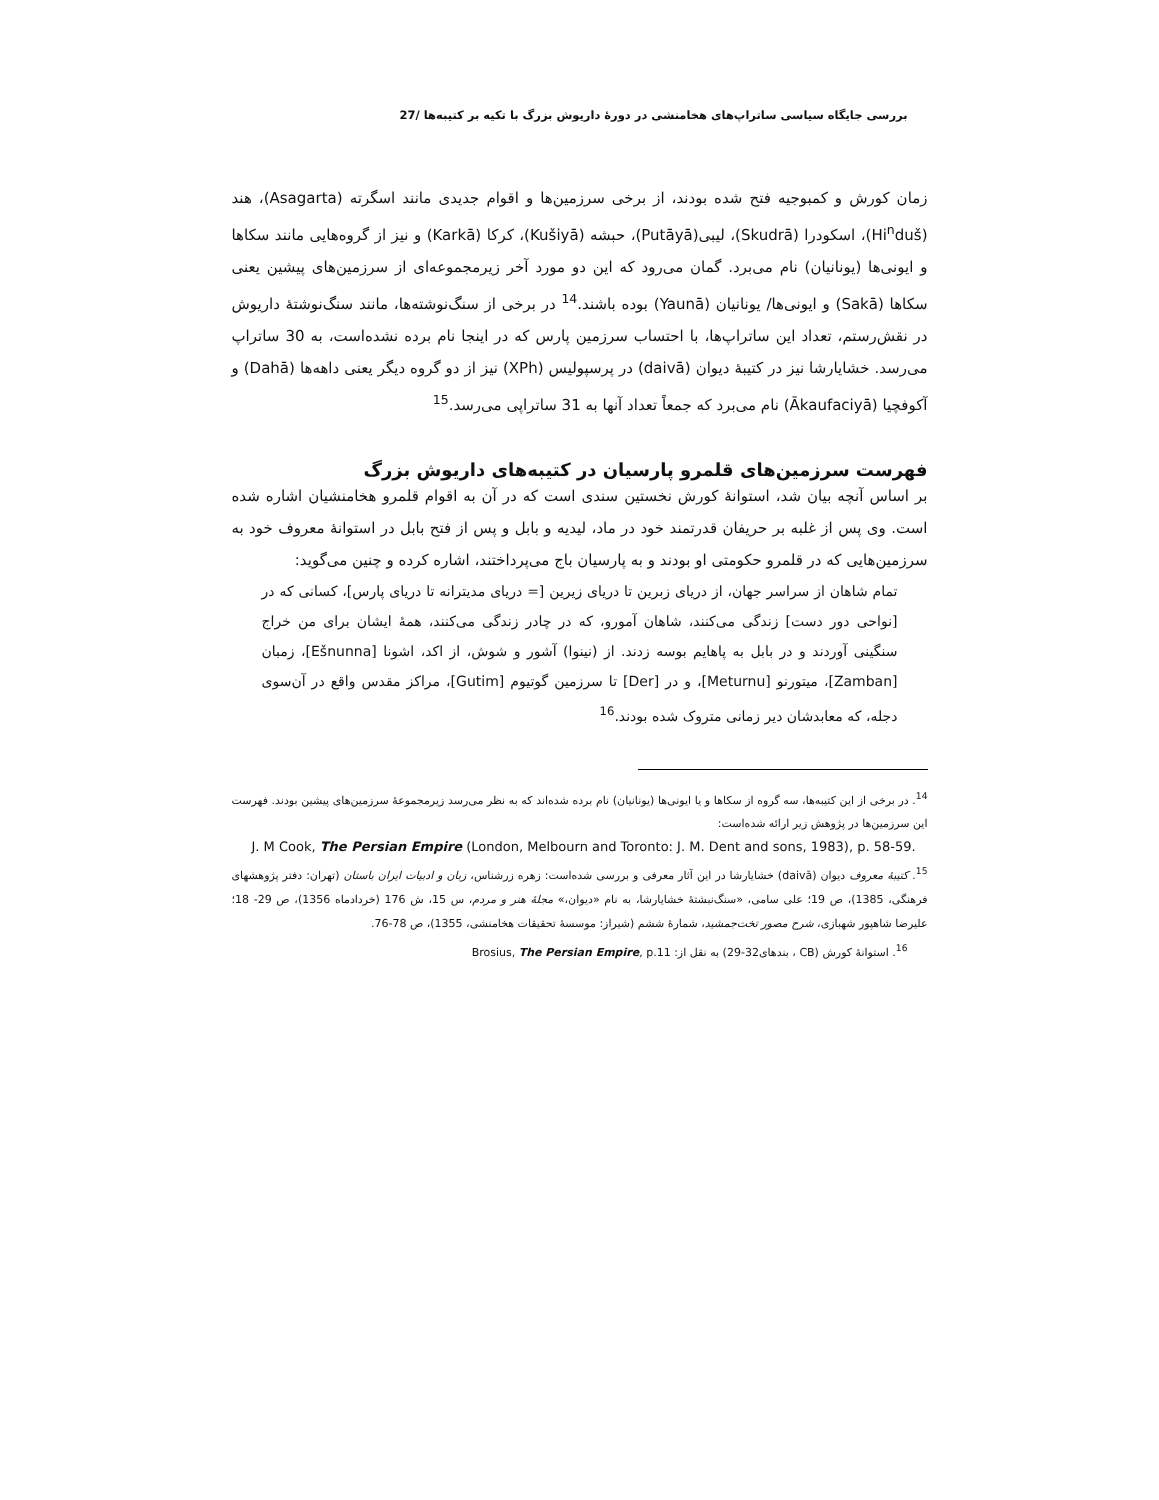بررسی جایگاه سیاسی ساتراپ‌های هخامنشی در دورهٔ داریوش بزرگ با تکیه بر کتیبه‌ها /27
زمان کورش و کمبوجیه فتح شده بودند، از برخی سرزمین‌ها و اقوام جدیدی مانند اسگرته (Asagarta)، هند (Hi<sup>n</sup>duš)، اسکودرا (Skudrā)، لیبی(Putāyā)، حبشه (Kušiyā)، کرکا (Karkā) و نیز از گروه‌هایی مانند سکاها و ایونی‌ها (یونانیان) نام می‌برد. گمان می‌رود که این دو مورد آخر زیرمجموعه‌ای از سرزمین‌های پیشین یعنی سکاها (Sakā) و ایونی‌ها/ یونانیان (Yaunā) بوده باشند.<sup>14</sup> در برخی از سنگ‌نوشته‌ها، مانند سنگ‌نوشتهٔ داریوش در نقش‌رستم، تعداد این ساتراپ‌ها، با احتساب سرزمین پارس که در اینجا نام برده نشده‌است، به 30 ساتراپ می‌رسد. خشایارشا نیز در کتیبهٔ دیوان (daivā) در پرسپولیس (XPh) نیز از دو گروه دیگر یعنی داهه‌ها (Dahā) و آکوفچیا (Ākaufaciyā) نام می‌برد که جمعاً تعداد آنها به 31 ساتراپی می‌رسد.<sup>15</sup>
فهرست سرزمین‌های قلمرو پارسیان در کتیبه‌های داریوش بزرگ
بر اساس آنچه بیان شد، استوانهٔ کورش نخستین سندی است که در آن به اقوام قلمرو هخامنشیان اشاره شده است. وی پس از غلبه بر حریفان قدرتمند خود در ماد، لیدیه و بابل و پس از فتح بابل در استوانهٔ معروف خود به سرزمین‌هایی که در قلمرو حکومتی او بودند و به پارسیان باج می‌پرداختند، اشاره کرده و چنین می‌گوید:
تمام شاهان از سراسر جهان، از دریای زبرین تا دریای زیرین [= دریای مدیترانه تا دریای پارس]، کسانی که در [نواحی دور دست] زندگی می‌کنند، شاهان آمورو، که در چادر زندگی می‌کنند، همهٔ ایشان برای من خراج سنگینی آوردند و در بابل به پاهایم بوسه زدند. از (نینوا) آشور و شوش، از اکد، اشونا [Ešnunna]، زمبان [Zamban]، میتورنو [Meturnu]، و در [Der] تا سرزمین گوتیوم [Gutim]، مراکز مقدس واقع در آن‌سوی دجله، که معابدشان دیر زمانی متروک شده بودند.<sup>16</sup>
<sup>14</sup>. در برخی از این کتیبه‌ها، سه گروه از سکاها و یا ایونی‌ها (یونانیان) نام برده شده‌اند که به نظر می‌رسد زیرمجموعهٔ سرزمین‌های پیشین بودند. فهرست این سرزمین‌ها در پژوهش زیر ارائه شده‌است:
J. M Cook, The Persian Empire (London, Melbourn and Toronto: J. M. Dent and sons, 1983), p. 58-59.
<sup>15</sup>. کتیبهٔ معروف دیوان (daivā) خشایارشا در این آثار معرفی و بررسی شده‌است: زهره زرشناس، زبان و ادبیات ایران باستان (تهران: دفتر پژوهشهای فرهنگی، 1385)، ص 19؛ علی سامی، «سنگ‌نبشتهٔ خشایارشا، به نام «دیوان،» مجلهٔ هنر و مردم، س 15، ش 176 (خردادماه 1356)، ص 29- 18؛ علیرضا شاهپور شهبازی، شرح مصور تخت‌جمشید، شمارهٔ ششم (شیراز: موسسهٔ تحقیقات هخامنشی، 1355)، ص 78-76.
<sup>16</sup>. استوانهٔ کورش (CB ، بندهای32-29) به نقل از: Brosius, The Persian Empire, p.11